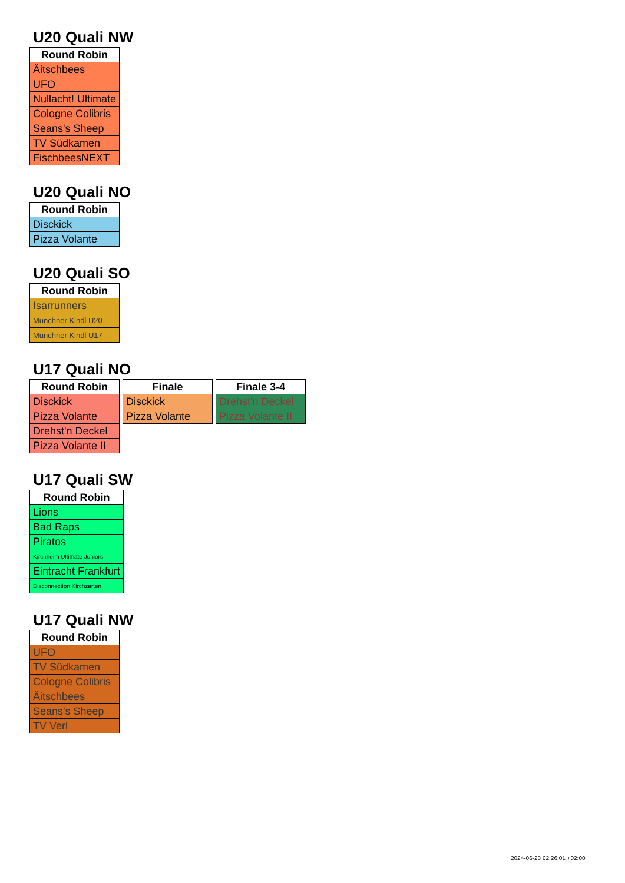U20 Quali NW
| Round Robin |
| --- |
| Äitschbees |
| UFO |
| Nullacht! Ultimate |
| Cologne Colibris |
| Seans's Sheep |
| TV Südkamen |
| FischbeesNEXT |
U20 Quali NO
| Round Robin |
| --- |
| Disckick |
| Pizza Volante |
U20 Quali SO
| Round Robin |
| --- |
| Isarrunners |
| Münchner Kindl U20 |
| Münchner Kindl U17 |
U17 Quali NO
| Round Robin |
| --- |
| Disckick |
| Pizza Volante |
| Drehst'n Deckel |
| Pizza Volante II |
| Finale |
| --- |
| Disckick |
| Pizza Volante |
| Finale 3-4 |
| --- |
| Drehst'n Deckel |
| Pizza Volante II |
U17 Quali SW
| Round Robin |
| --- |
| Lions |
| Bad Raps |
| Piratos |
| Kirchheim Ultimate Juniors |
| Eintracht Frankfurt |
| Disconnection Kirchzarten |
U17 Quali NW
| Round Robin |
| --- |
| UFO |
| TV Südkamen |
| Cologne Colibris |
| Äitschbees |
| Seans's Sheep |
| TV Verl |
2024-06-23 02:26:01 +02:00